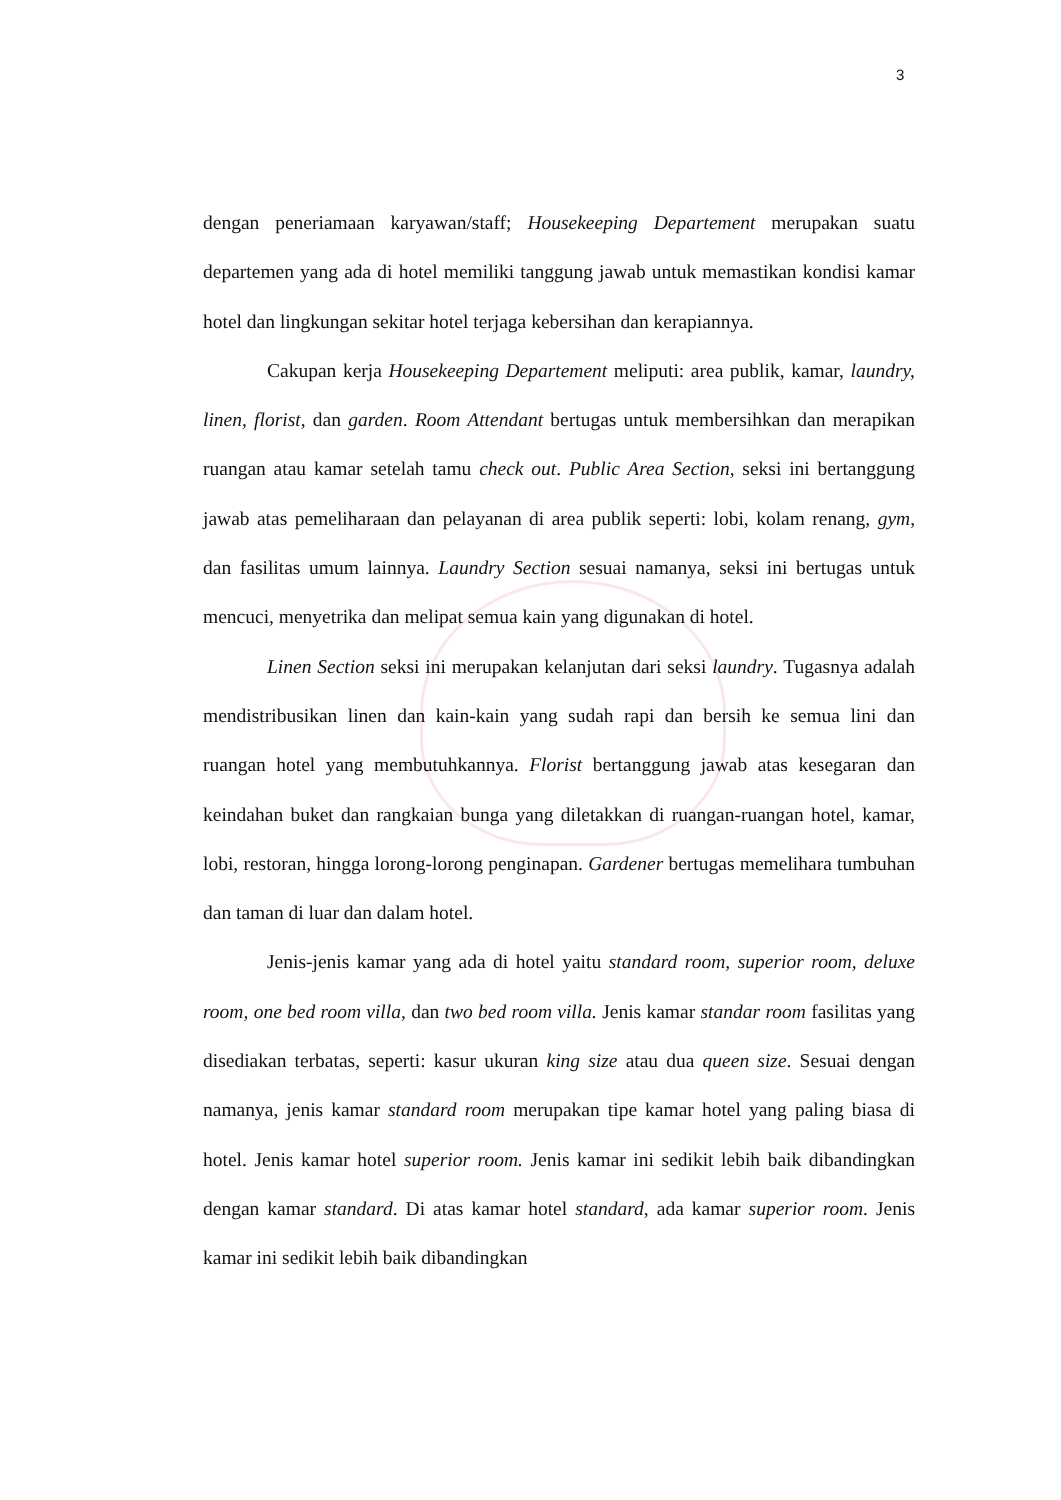3
dengan peneriamaan karyawan/staff; Housekeeping Departement merupakan suatu departemen yang ada di hotel memiliki tanggung jawab untuk memastikan kondisi kamar hotel dan lingkungan sekitar hotel terjaga kebersihan dan kerapiannya.
Cakupan kerja Housekeeping Departement meliputi: area publik, kamar, laundry, linen, florist, dan garden. Room Attendant bertugas untuk membersihkan dan merapikan ruangan atau kamar setelah tamu check out. Public Area Section, seksi ini bertanggung jawab atas pemeliharaan dan pelayanan di area publik seperti: lobi, kolam renang, gym, dan fasilitas umum lainnya. Laundry Section sesuai namanya, seksi ini bertugas untuk mencuci, menyetrika dan melipat semua kain yang digunakan di hotel.
Linen Section seksi ini merupakan kelanjutan dari seksi laundry. Tugasnya adalah mendistribusikan linen dan kain-kain yang sudah rapi dan bersih ke semua lini dan ruangan hotel yang membutuhkannya. Florist bertanggung jawab atas kesegaran dan keindahan buket dan rangkaian bunga yang diletakkan di ruangan-ruangan hotel, kamar, lobi, restoran, hingga lorong-lorong penginapan. Gardener bertugas memelihara tumbuhan dan taman di luar dan dalam hotel.
Jenis-jenis kamar yang ada di hotel yaitu standard room, superior room, deluxe room, one bed room villa, dan two bed room villa. Jenis kamar standar room fasilitas yang disediakan terbatas, seperti: kasur ukuran king size atau dua queen size. Sesuai dengan namanya, jenis kamar standard room merupakan tipe kamar hotel yang paling biasa di hotel. Jenis kamar hotel superior room. Jenis kamar ini sedikit lebih baik dibandingkan dengan kamar standard. Di atas kamar hotel standard, ada kamar superior room. Jenis kamar ini sedikit lebih baik dibandingkan